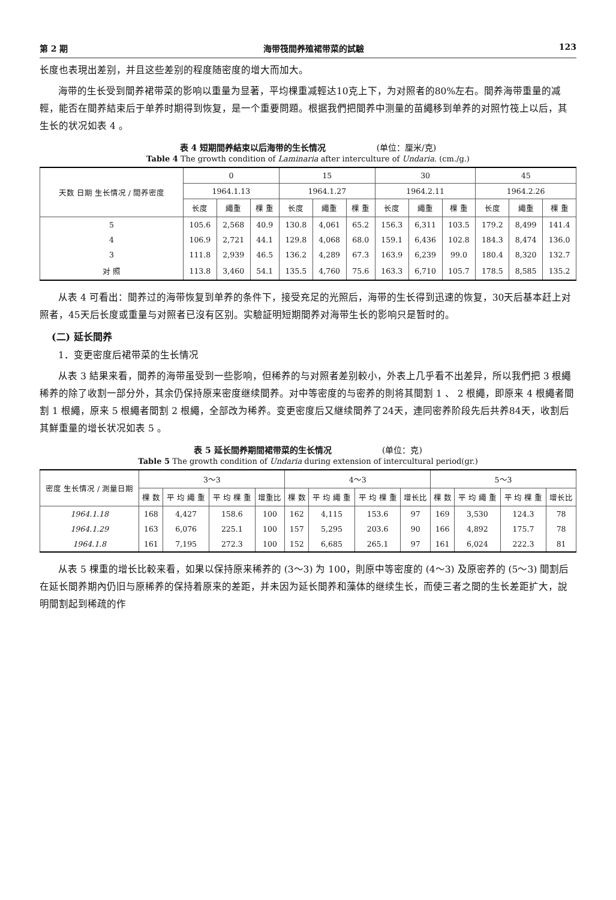第 2 期 海带筏間养殖裙带菜的試驗 123
长度也表現出差别，并且这些差别的程度随密度的增大而加大。
海带的生长受到間养裙带菜的影响以重量为显著，平均棵重减輕达10克上下，为对照者的80%左右。間养海带重量的减輕，能否在間养結束后于单养时期得到恢复，是一个重要問題。根据我們把間养中测量的苗繩移到单养的对照竹筏上以后，其生长的状况如表 4 。
表 4 短期間养結束以后海带的生长情况 (单位：厘米/克)
Table 4 The growth condition of Laminaria after interculture of Undaria. (cm./g.)
| 天数 日期 生长情况 / 間养密度 | 0 | | | 15 | | | 30 | | | 45 | | |
| --- | --- | --- | --- | --- | --- | --- | --- | --- | --- | --- | --- | --- |
| | 1964.1.13 | | | 1964.1.27 | | | 1964.2.11 | | | 1964.2.26 | | |
| | 长度 | 繩重 | 棵 重 | 长度 | 繩重 | 棵 重 | 长度 | 繩重 | 棵 重 | 长度 | 繩重 | 棵 重 |
| 5 | 105.6 | 2,568 | 40.9 | 130.8 | 4,061 | 65.2 | 156.3 | 6,311 | 103.5 | 179.2 | 8,499 | 141.4 |
| 4 | 106.9 | 2,721 | 44.1 | 129.8 | 4,068 | 68.0 | 159.1 | 6,436 | 102.8 | 184.3 | 8,474 | 136.0 |
| 3 | 111.8 | 2,939 | 46.5 | 136.2 | 4,289 | 67.3 | 163.9 | 6,239 | 99.0 | 180.4 | 8,320 | 132.7 |
| 对 照 | 113.8 | 3,460 | 54.1 | 135.5 | 4,760 | 75.6 | 163.3 | 6,710 | 105.7 | 178.5 | 8,585 | 135.2 |
从表 4 可看出：間养过的海带恢复到单养的条件下，接受充足的光照后，海带的生长得到迅速的恢复，30天后基本赶上对照者，45天后长度或重量与对照者已沒有区别。实驗証明短期間养对海带生长的影响只是暂时的。
(二) 延长間养
1．变更密度后裙带菜的生长情况
从表 3 結果来看，間养的海带虽受到一些影响，但稀养的与对照者差别較小，外表上几乎看不出差异，所以我們把 3 根繩稀养的除了收割一部分外，其余仍保持原来密度继续間养。对中等密度的与密养的則将其間割 1 、 2 根繩，即原来 4 根繩者間割 1 根繩，原来 5 根繩者間割 2 根繩，全部改为稀养。变更密度后又継续間养了24天，連同密养阶段先后共养84天，收割后其鮮重量的增长状况如表 5 。
表 5 延长間养期間裙带菜的生长情况 (单位：克)
Table 5 The growth condition of Undaria during extension of intercultural period(gr.)
| 密度 生长情况 / 測量日期 | 3～3 | | | | 4～3 | | | | 5～3 | | | |
| --- | --- | --- | --- | --- | --- | --- | --- | --- | --- | --- | --- | --- |
| | 棵 数 | 平 均 繩 重 | 平 均 棵 重 | 增重比 | 棵 数 | 平 均 繩 重 | 平 均 棵 重 | 增长比 | 棵 数 | 平 均 繩 重 | 平 均 棵 重 | 增长比 |
| 1964.1.18 | 168 | 4,427 | 158.6 | 100 | 162 | 4,115 | 153.6 | 97 | 169 | 3,530 | 124.3 | 78 |
| 1964.1.29 | 163 | 6,076 | 225.1 | 100 | 157 | 5,295 | 203.6 | 90 | 166 | 4,892 | 175.7 | 78 |
| 1964.1.8 | 161 | 7,195 | 272.3 | 100 | 152 | 6,685 | 265.1 | 97 | 161 | 6,024 | 222.3 | 81 |
从表 5 棵重的增长比較来看，如果以保持原来稀养的 (3～3) 为 100，則原中等密度的 (4～3) 及原密养的 (5～3) 間割后在延长間养期內仍旧与原稀养的保持着原来的差距，并未因为延长間养和藻体的继续生长，而使三者之間的生长差距扩大，說明間割起到稀疏的作